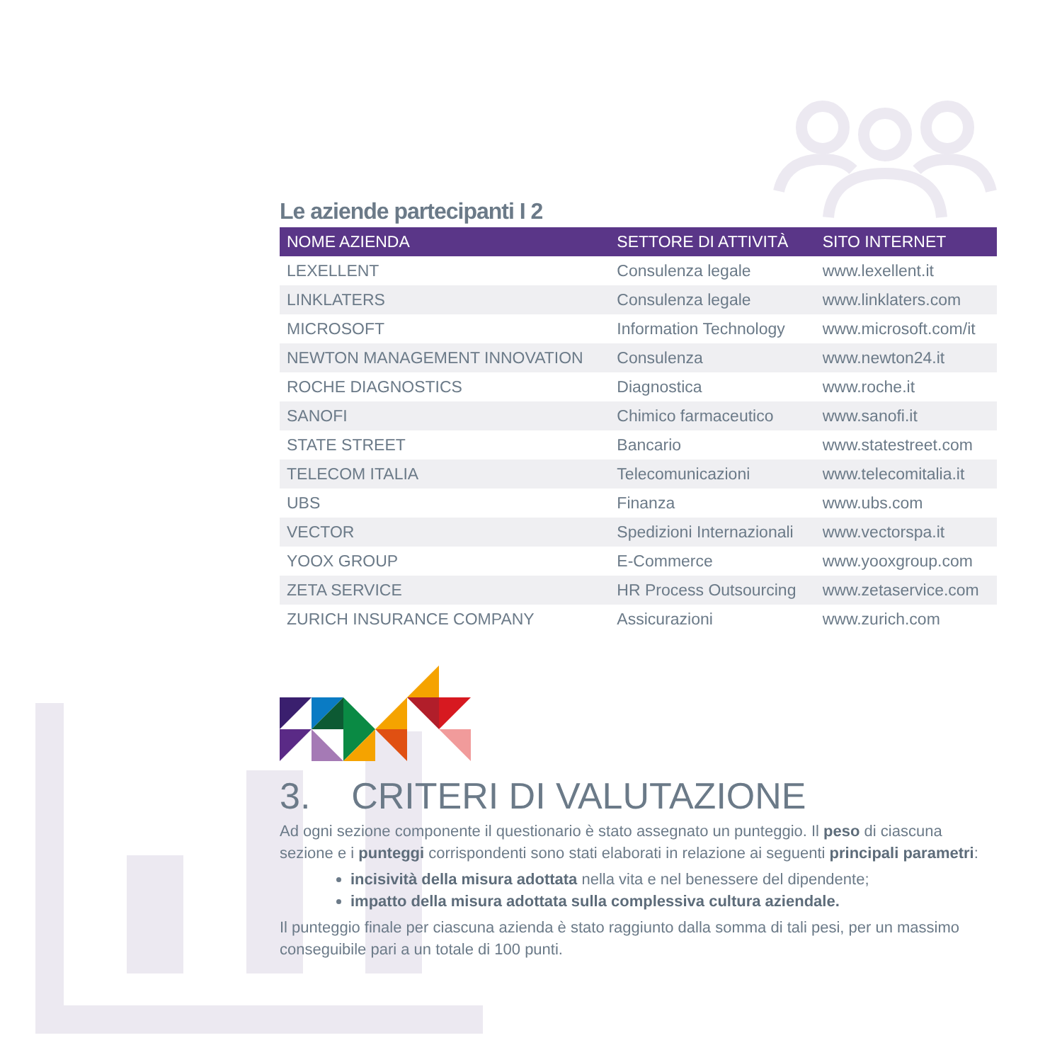Le aziende partecipanti I 2
| NOME AZIENDA | SETTORE DI ATTIVITÀ | SITO INTERNET |
| --- | --- | --- |
| LEXELLENT | Consulenza legale | www.lexellent.it |
| LINKLATERS | Consulenza legale | www.linklaters.com |
| MICROSOFT | Information Technology | www.microsoft.com/it |
| NEWTON MANAGEMENT INNOVATION | Consulenza | www.newton24.it |
| ROCHE DIAGNOSTICS | Diagnostica | www.roche.it |
| SANOFI | Chimico farmaceutico | www.sanofi.it |
| STATE STREET | Bancario | www.statestreet.com |
| TELECOM ITALIA | Telecomunicazioni | www.telecomitalia.it |
| UBS | Finanza | www.ubs.com |
| VECTOR | Spedizioni Internazionali | www.vectorspa.it |
| YOOX GROUP | E-Commerce | www.yooxgroup.com |
| ZETA SERVICE | HR Process Outsourcing | www.zetaservice.com |
| ZURICH INSURANCE COMPANY | Assicurazioni | www.zurich.com |
3. CRITERI DI VALUTAZIONE
Ad ogni sezione componente il questionario è stato assegnato un punteggio. Il peso di ciascuna sezione e i punteggi corrispondenti sono stati elaborati in relazione ai seguenti principali parametri:
incisività della misura adottata nella vita e nel benessere del dipendente;
impatto della misura adottata sulla complessiva cultura aziendale.
Il punteggio finale per ciascuna azienda è stato raggiunto dalla somma di tali pesi, per un massimo conseguibile pari a un totale di 100 punti.